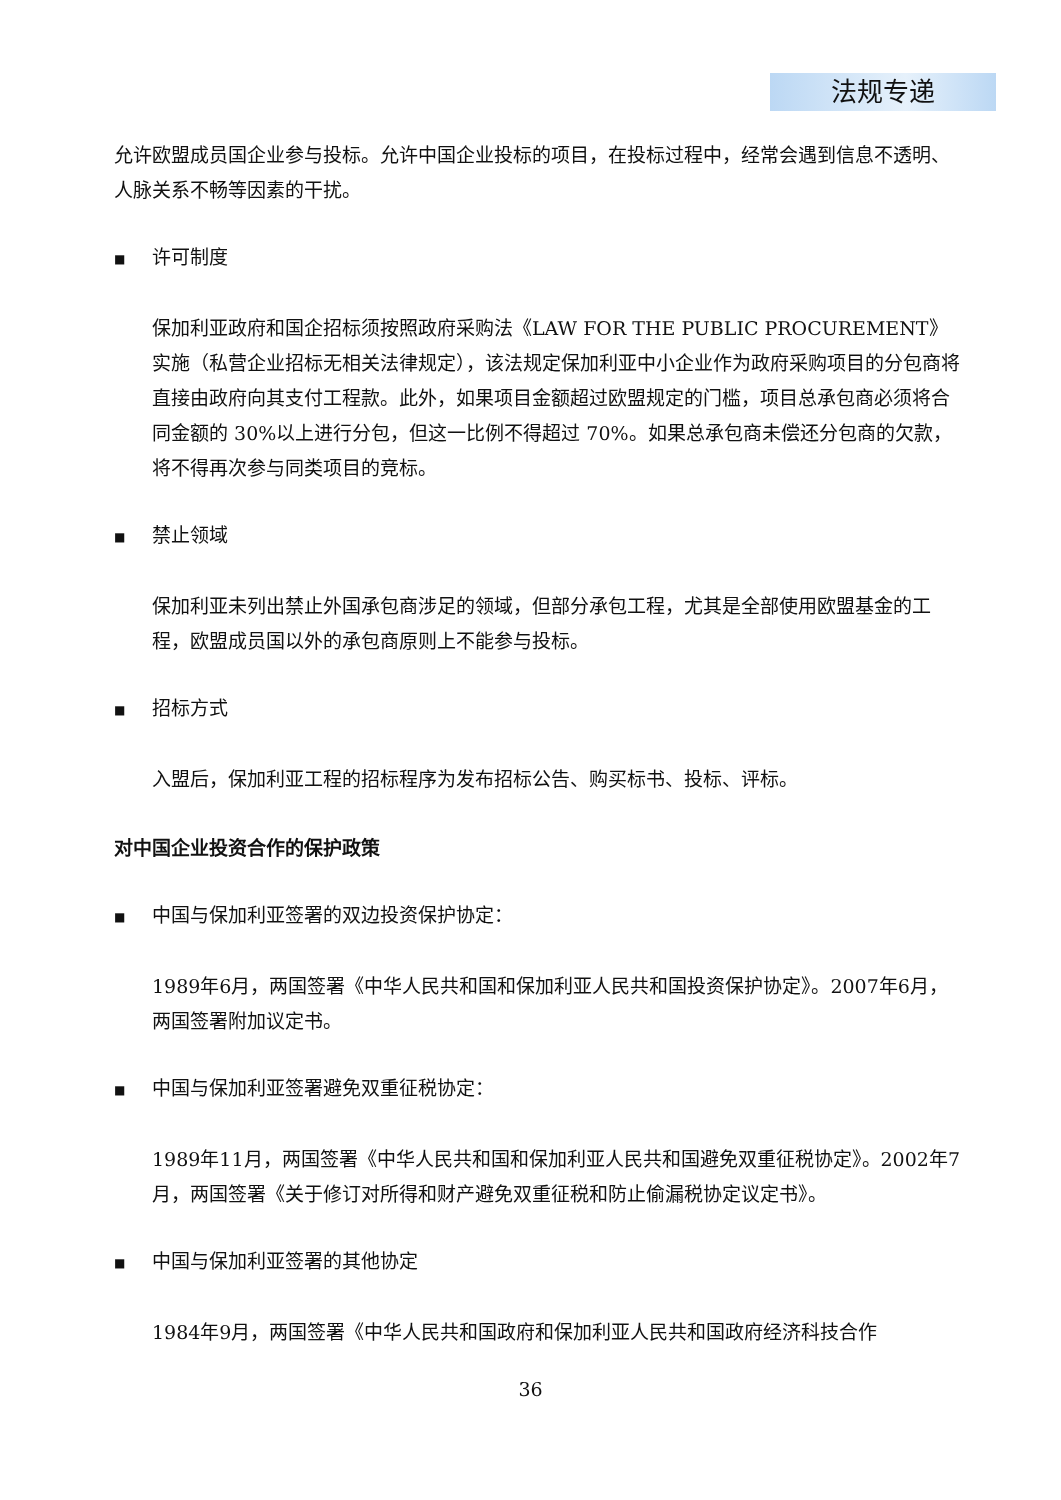法规专递
允许欧盟成员国企业参与投标。允许中国企业投标的项目，在投标过程中，经常会遇到信息不透明、人脉关系不畅等因素的干扰。
■ 许可制度
保加利亚政府和国企招标须按照政府采购法《LAW FOR THE PUBLIC PROCUREMENT》实施（私营企业招标无相关法律规定），该法规定保加利亚中小企业作为政府采购项目的分包商将直接由政府向其支付工程款。此外，如果项目金额超过欧盟规定的门槛，项目总承包商必须将合同金额的 30%以上进行分包，但这一比例不得超过 70%。如果总承包商未偿还分包商的欠款，将不得再次参与同类项目的竞标。
■ 禁止领域
保加利亚未列出禁止外国承包商涉足的领域，但部分承包工程，尤其是全部使用欧盟基金的工程，欧盟成员国以外的承包商原则上不能参与投标。
■ 招标方式
入盟后，保加利亚工程的招标程序为发布招标公告、购买标书、投标、评标。
对中国企业投资合作的保护政策
■ 中国与保加利亚签署的双边投资保护协定：
1989年6月，两国签署《中华人民共和国和保加利亚人民共和国投资保护协定》。2007年6月，两国签署附加议定书。
■ 中国与保加利亚签署避免双重征税协定：
1989年11月，两国签署《中华人民共和国和保加利亚人民共和国避免双重征税协定》。2002年7月，两国签署《关于修订对所得和财产避免双重征税和防止偷漏税协定议定书》。
■ 中国与保加利亚签署的其他协定
1984年9月，两国签署《中华人民共和国政府和保加利亚人民共和国政府经济科技合作
36